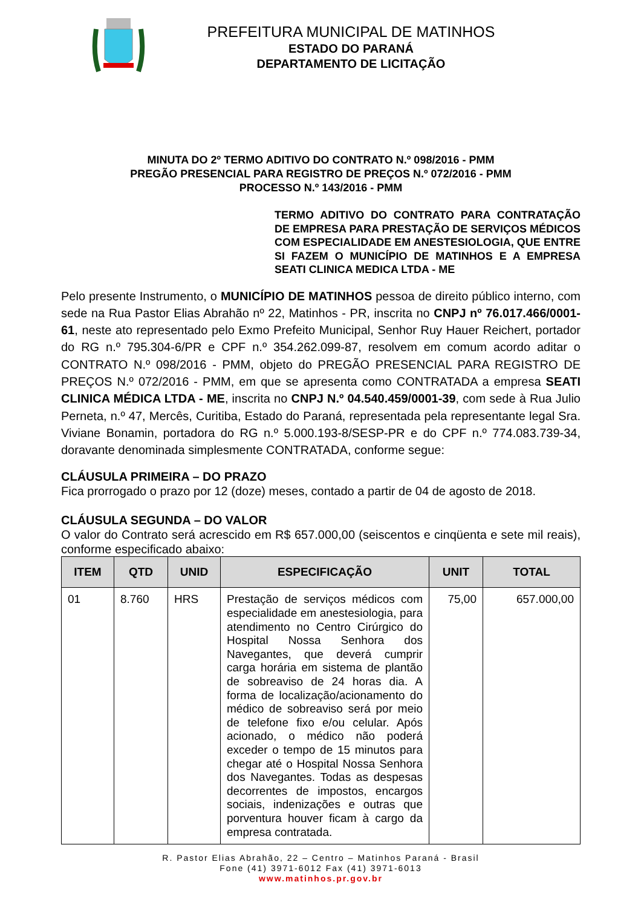PREFEITURA MUNICIPAL DE MATINHOS
ESTADO DO PARANÁ
DEPARTAMENTO DE LICITAÇÃO
MINUTA DO 2º TERMO ADITIVO DO CONTRATO N.º 098/2016 - PMM
PREGÃO PRESENCIAL PARA REGISTRO DE PREÇOS N.º 072/2016 - PMM
PROCESSO N.º 143/2016 - PMM
TERMO ADITIVO DO CONTRATO PARA CONTRATAÇÃO DE EMPRESA PARA PRESTAÇÃO DE SERVIÇOS MÉDICOS COM ESPECIALIDADE EM ANESTESIOLOGIA, QUE ENTRE SI FAZEM O MUNICÍPIO DE MATINHOS E A EMPRESA SEATI CLINICA MEDICA LTDA - ME
Pelo presente Instrumento, o MUNICÍPIO DE MATINHOS pessoa de direito público interno, com sede na Rua Pastor Elias Abrahão nº 22, Matinhos - PR, inscrita no CNPJ nº 76.017.466/0001-61, neste ato representado pelo Exmo Prefeito Municipal, Senhor Ruy Hauer Reichert, portador do RG n.º 795.304-6/PR e CPF n.º 354.262.099-87, resolvem em comum acordo aditar o CONTRATO N.º 098/2016 - PMM, objeto do PREGÃO PRESENCIAL PARA REGISTRO DE PREÇOS N.º 072/2016 - PMM, em que se apresenta como CONTRATADA a empresa SEATI CLINICA MÉDICA LTDA - ME, inscrita no CNPJ N.º 04.540.459/0001-39, com sede à Rua Julio Perneta, n.º 47, Mercês, Curitiba, Estado do Paraná, representada pela representante legal Sra. Viviane Bonamin, portadora do RG n.º 5.000.193-8/SESP-PR e do CPF n.º 774.083.739-34, doravante denominada simplesmente CONTRATADA, conforme segue:
CLÁUSULA PRIMEIRA – DO PRAZO
Fica prorrogado o prazo por 12 (doze) meses, contado a partir de 04 de agosto de 2018.
CLÁUSULA SEGUNDA – DO VALOR
O valor do Contrato será acrescido em R$ 657.000,00 (seiscentos e cinqüenta e sete mil reais), conforme especificado abaixo:
| ITEM | QTD | UNID | ESPECIFICAÇÃO | UNIT | TOTAL |
| --- | --- | --- | --- | --- | --- |
| 01 | 8.760 | HRS | Prestação de serviços médicos com especialidade em anestesiologia, para atendimento no Centro Cirúrgico do Hospital Nossa Senhora dos Navegantes, que deverá cumprir carga horária em sistema de plantão de sobreaviso de 24 horas dia. A forma de localização/acionamento do médico de sobreaviso será por meio de telefone fixo e/ou celular. Após acionado, o médico não poderá exceder o tempo de 15 minutos para chegar até o Hospital Nossa Senhora dos Navegantes. Todas as despesas decorrentes de impostos, encargos sociais, indenizações e outras que porventura houver ficam à cargo da empresa contratada. | 75,00 | 657.000,00 |
R. Pastor Elias Abrahão, 22 – Centro – Matinhos Paraná - Brasil
Fone (41) 3971-6012 Fax (41) 3971-6013
www.matinhos.pr.gov.br